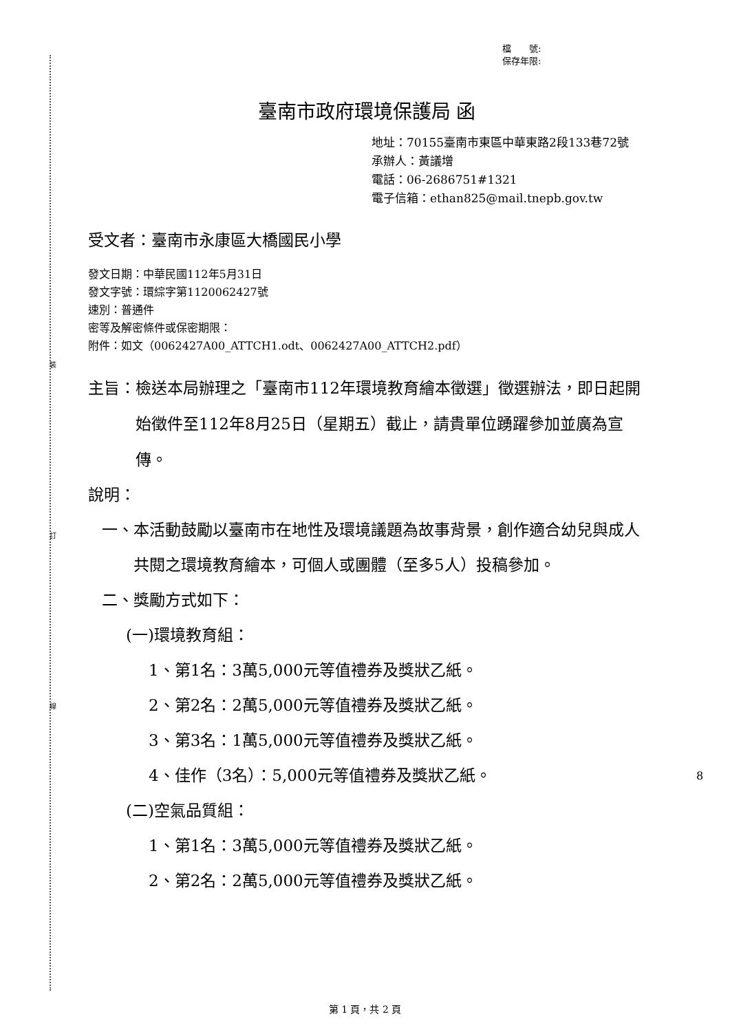裝
訂
線
檔　　號:
保存年限:
臺南市政府環境保護局 函
地址：70155臺南市東區中華東路2段133巷72號
承辦人：黃議增
電話：06-2686751#1321
電子信箱：ethan825@mail.tnepb.gov.tw
受文者：臺南市永康區大橋國民小學
發文日期：中華民國112年5月31日
發文字號：環綜字第1120062427號
速別：普通件
密等及解密條件或保密期限：
附件：如文（0062427A00_ATTCH1.odt、0062427A00_ATTCH2.pdf）
主旨： 檢送本局辦理之「臺南市112年環境教育繪本徵選」徵選辦法，即日起開始徵件至112年8月25日（星期五）截止，請貴單位踴躍參加並廣為宣傳。
說明：
一、 本活動鼓勵以臺南市在地性及環境議題為故事背景，創作適合幼兒與成人共閱之環境教育繪本，可個人或團體（至多5人）投稿參加。
二、獎勵方式如下：
(一)環境教育組：
1、第1名：3萬5,000元等值禮券及獎狀乙紙。
2、第2名：2萬5,000元等值禮券及獎狀乙紙。
3、第3名：1萬5,000元等值禮券及獎狀乙紙。
4、佳作（3名）：5,000元等值禮券及獎狀乙紙。
(二)空氣品質組：
1、第1名：3萬5,000元等值禮券及獎狀乙紙。
2、第2名：2萬5,000元等值禮券及獎狀乙紙。
8
第 1 頁，共 2 頁